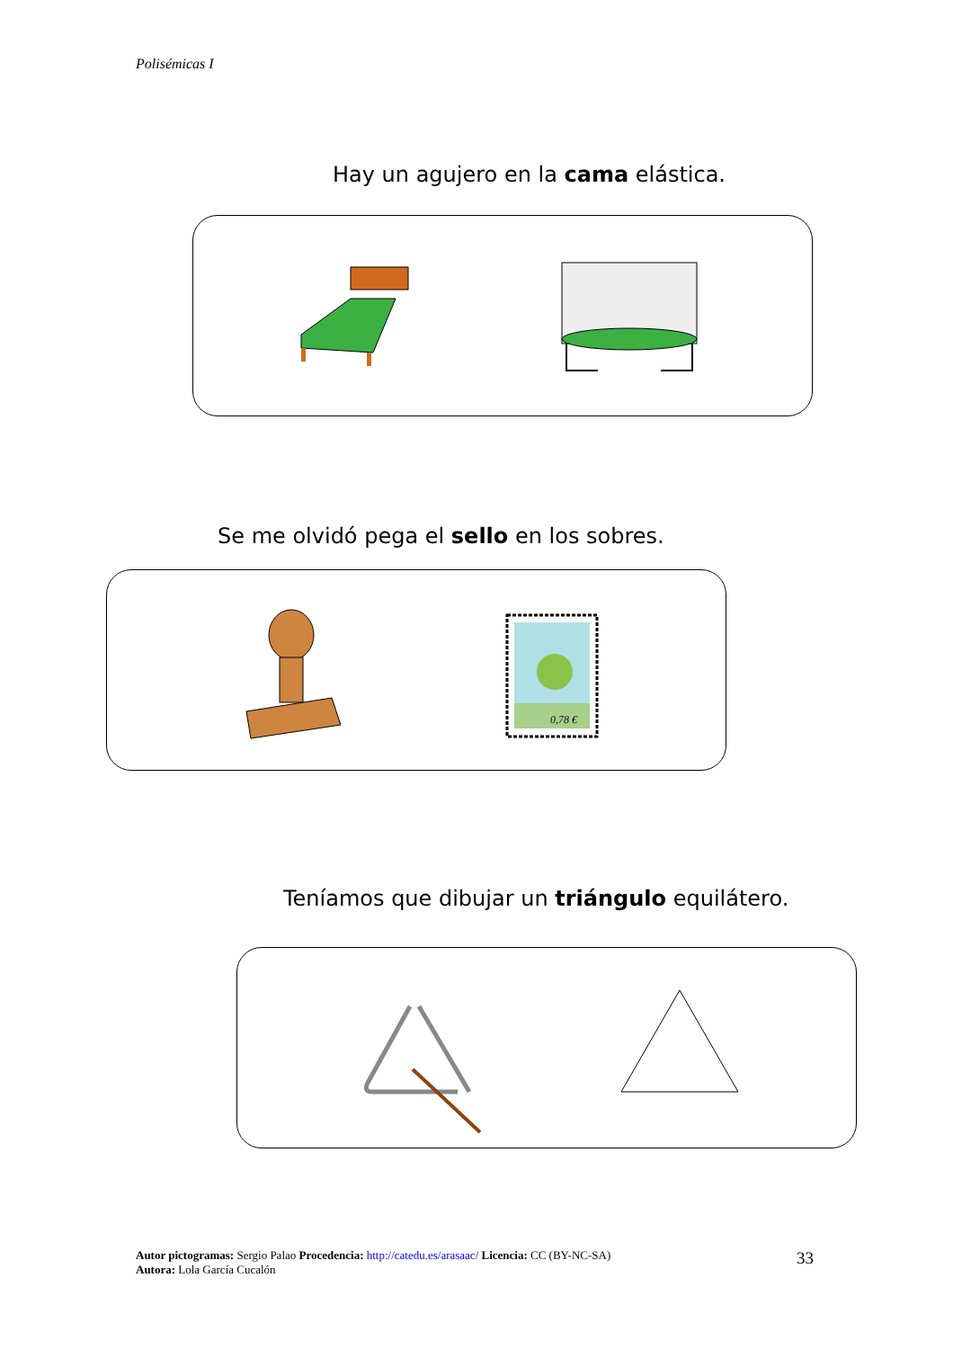Polisémicas I
Hay un agujero en la cama elástica.
Se me olvidó pega el sello en los sobres.
0,78 €
Teníamos que dibujar un triángulo equilátero.
Autor pictogramas: Sergio Palao Procedencia: http://catedu.es/arasaac/ Licencia: CC (BY-NC-SA)
Autora: Lola García Cucalón
33